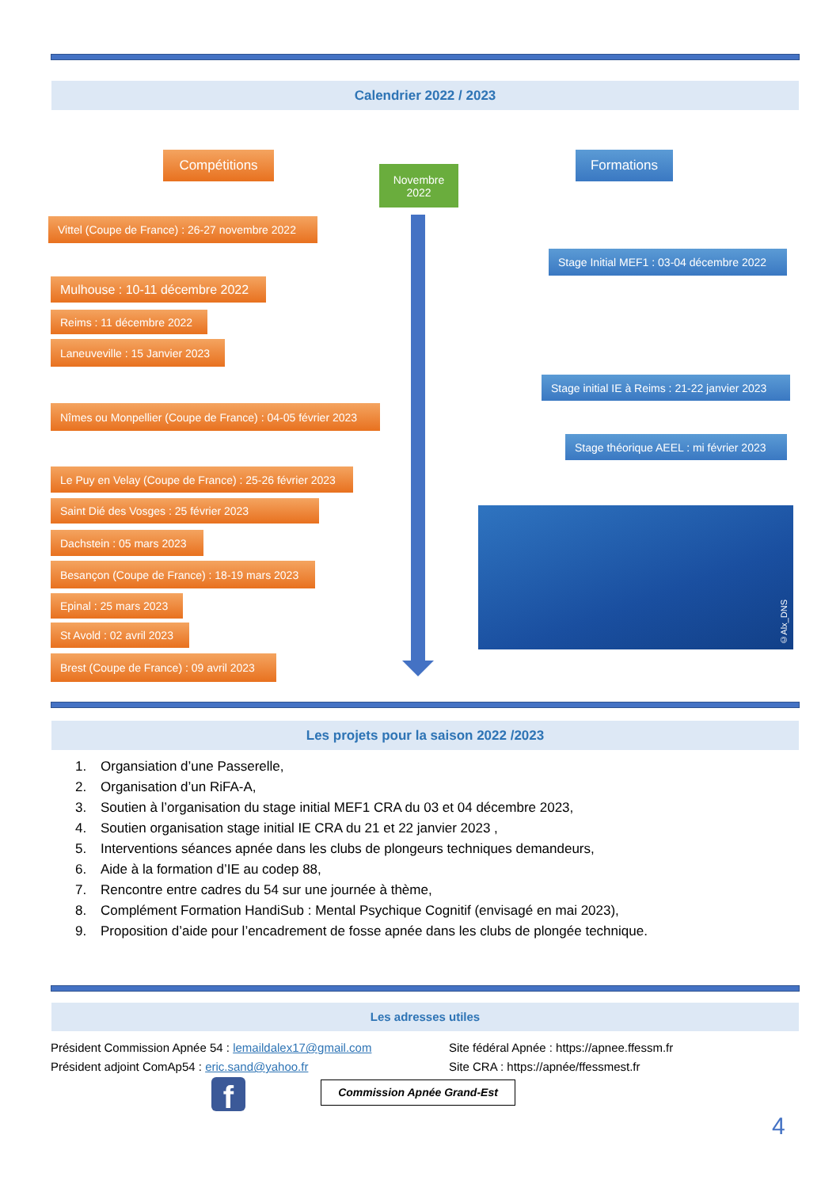Calendrier 2022 / 2023
Compétitions
Novembre
2022
Formations
Vittel (Coupe de France) : 26-27 novembre 2022
Stage Initial MEF1 : 03-04 décembre 2022
Mulhouse : 10-11 décembre 2022
Reims : 11 décembre 2022
Laneuveville : 15 Janvier 2023
Stage initial IE à Reims : 21-22 janvier 2023
Nîmes ou Monpellier (Coupe de France) : 04-05 février 2023
Stage théorique AEEL : mi février 2023
Le Puy en Velay (Coupe de France) : 25-26 février 2023
©Alx_DNS
Saint Dié des Vosges : 25 février 2023
Dachstein : 05 mars 2023
Besançon (Coupe de France) : 18-19 mars 2023
Epinal : 25 mars 2023
St Avold : 02 avril 2023
Brest (Coupe de France) : 09 avril 2023
Les projets pour la saison 2022 /2023
1. Organsiation d’une Passerelle,
2. Organisation d’un RiFA-A,
3. Soutien à l’organisation du stage initial MEF1 CRA du 03 et 04 décembre 2023,
4. Soutien organisation stage initial IE CRA du 21 et 22 janvier 2023 ,
5. Interventions séances apnée dans les clubs de plongeurs techniques demandeurs,
6. Aide à la formation d’IE au codep 88,
7. Rencontre entre cadres du 54 sur une journée à thème,
8. Complément Formation HandiSub : Mental Psychique Cognitif (envisagé en mai 2023),
9. Proposition d’aide pour l’encadrement de fosse apnée dans les clubs de plongée technique.
Les adresses utiles
Président Commission Apnée 54 : lemaildalex17@gmail.com
Président adjoint ComAp54 : eric.sand@yahoo.fr
Site fédéral Apnée : https://apnee.ffessm.fr
Site CRA : https://apnée/ffessmest.fr
f Commission Apnée Grand-Est
4